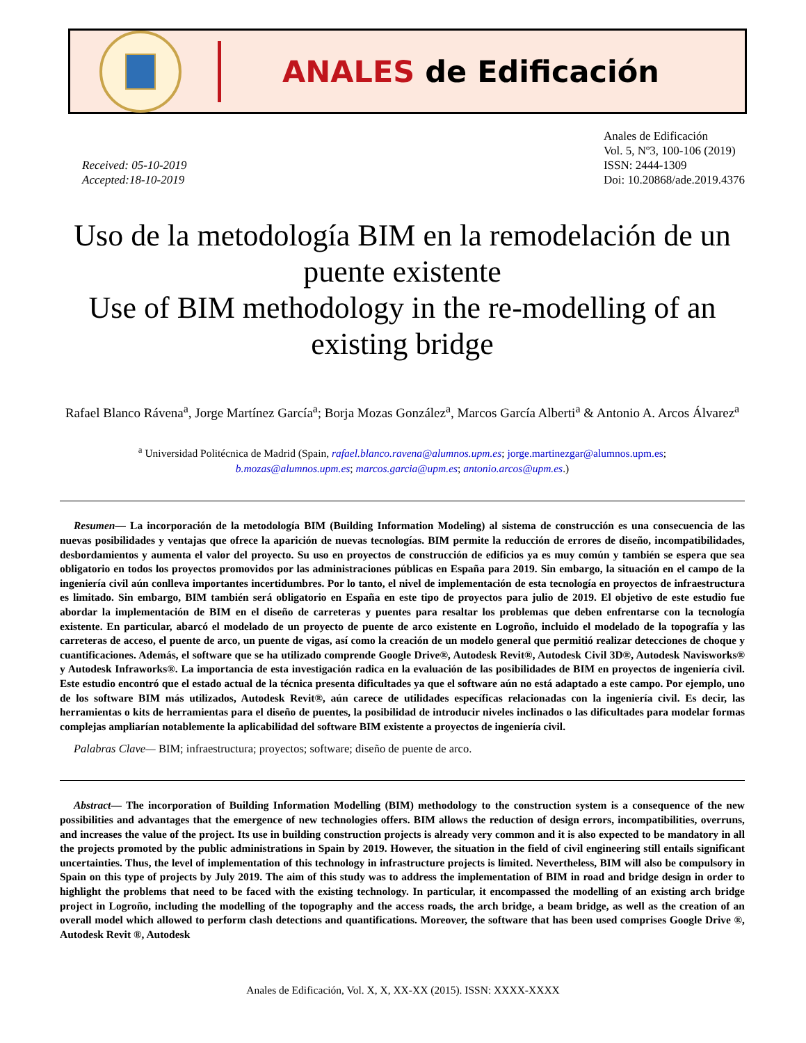ANALES de Edificación
Received: 05-10-2019
Accepted:18-10-2019
Anales de Edificación
Vol. 5, Nº3, 100-106 (2019)
ISSN: 2444-1309
Doi: 10.20868/ade.2019.4376
Uso de la metodología BIM en la remodelación de un puente existente
Use of BIM methodology in the re-modelling of an existing bridge
Rafael Blanco Rávena<sup>a</sup>, Jorge Martínez García<sup>a</sup>; Borja Mozas González<sup>a</sup>, Marcos García Alberti<sup>a</sup> & Antonio A. Arcos Álvarez<sup>a</sup>
<sup>a</sup> Universidad Politécnica de Madrid (Spain, rafael.blanco.ravena@alumnos.upm.es; jorge.martinezgar@alumnos.upm.es;
b.mozas@alumnos.upm.es; marcos.garcia@upm.es; antonio.arcos@upm.es.)
Resumen— La incorporación de la metodología BIM (Building Information Modeling) al sistema de construcción es una consecuencia de las nuevas posibilidades y ventajas que ofrece la aparición de nuevas tecnologías. BIM permite la reducción de errores de diseño, incompatibilidades, desbordamientos y aumenta el valor del proyecto. Su uso en proyectos de construcción de edificios ya es muy común y también se espera que sea obligatorio en todos los proyectos promovidos por las administraciones públicas en España para 2019. Sin embargo, la situación en el campo de la ingeniería civil aún conlleva importantes incertidumbres. Por lo tanto, el nivel de implementación de esta tecnología en proyectos de infraestructura es limitado. Sin embargo, BIM también será obligatorio en España en este tipo de proyectos para julio de 2019. El objetivo de este estudio fue abordar la implementación de BIM en el diseño de carreteras y puentes para resaltar los problemas que deben enfrentarse con la tecnología existente. En particular, abarcó el modelado de un proyecto de puente de arco existente en Logroño, incluido el modelado de la topografía y las carreteras de acceso, el puente de arco, un puente de vigas, así como la creación de un modelo general que permitió realizar detecciones de choque y cuantificaciones. Además, el software que se ha utilizado comprende Google Drive®, Autodesk Revit®, Autodesk Civil 3D®, Autodesk Navisworks® y Autodesk Infraworks®. La importancia de esta investigación radica en la evaluación de las posibilidades de BIM en proyectos de ingeniería civil. Este estudio encontró que el estado actual de la técnica presenta dificultades ya que el software aún no está adaptado a este campo. Por ejemplo, uno de los software BIM más utilizados, Autodesk Revit®, aún carece de utilidades específicas relacionadas con la ingeniería civil. Es decir, las herramientas o kits de herramientas para el diseño de puentes, la posibilidad de introducir niveles inclinados o las dificultades para modelar formas complejas ampliarían notablemente la aplicabilidad del software BIM existente a proyectos de ingeniería civil.
Palabras Clave— BIM; infraestructura; proyectos; software; diseño de puente de arco.
Abstract— The incorporation of Building Information Modelling (BIM) methodology to the construction system is a consequence of the new possibilities and advantages that the emergence of new technologies offers. BIM allows the reduction of design errors, incompatibilities, overruns, and increases the value of the project. Its use in building construction projects is already very common and it is also expected to be mandatory in all the projects promoted by the public administrations in Spain by 2019. However, the situation in the field of civil engineering still entails significant uncertainties. Thus, the level of implementation of this technology in infrastructure projects is limited. Nevertheless, BIM will also be compulsory in Spain on this type of projects by July 2019. The aim of this study was to address the implementation of BIM in road and bridge design in order to highlight the problems that need to be faced with the existing technology. In particular, it encompassed the modelling of an existing arch bridge project in Logroño, including the modelling of the topography and the access roads, the arch bridge, a beam bridge, as well as the creation of an overall model which allowed to perform clash detections and quantifications. Moreover, the software that has been used comprises Google Drive ®, Autodesk Revit ®, Autodesk
Anales de Edificación, Vol. X, X, XX-XX (2015). ISSN: XXXX-XXXX